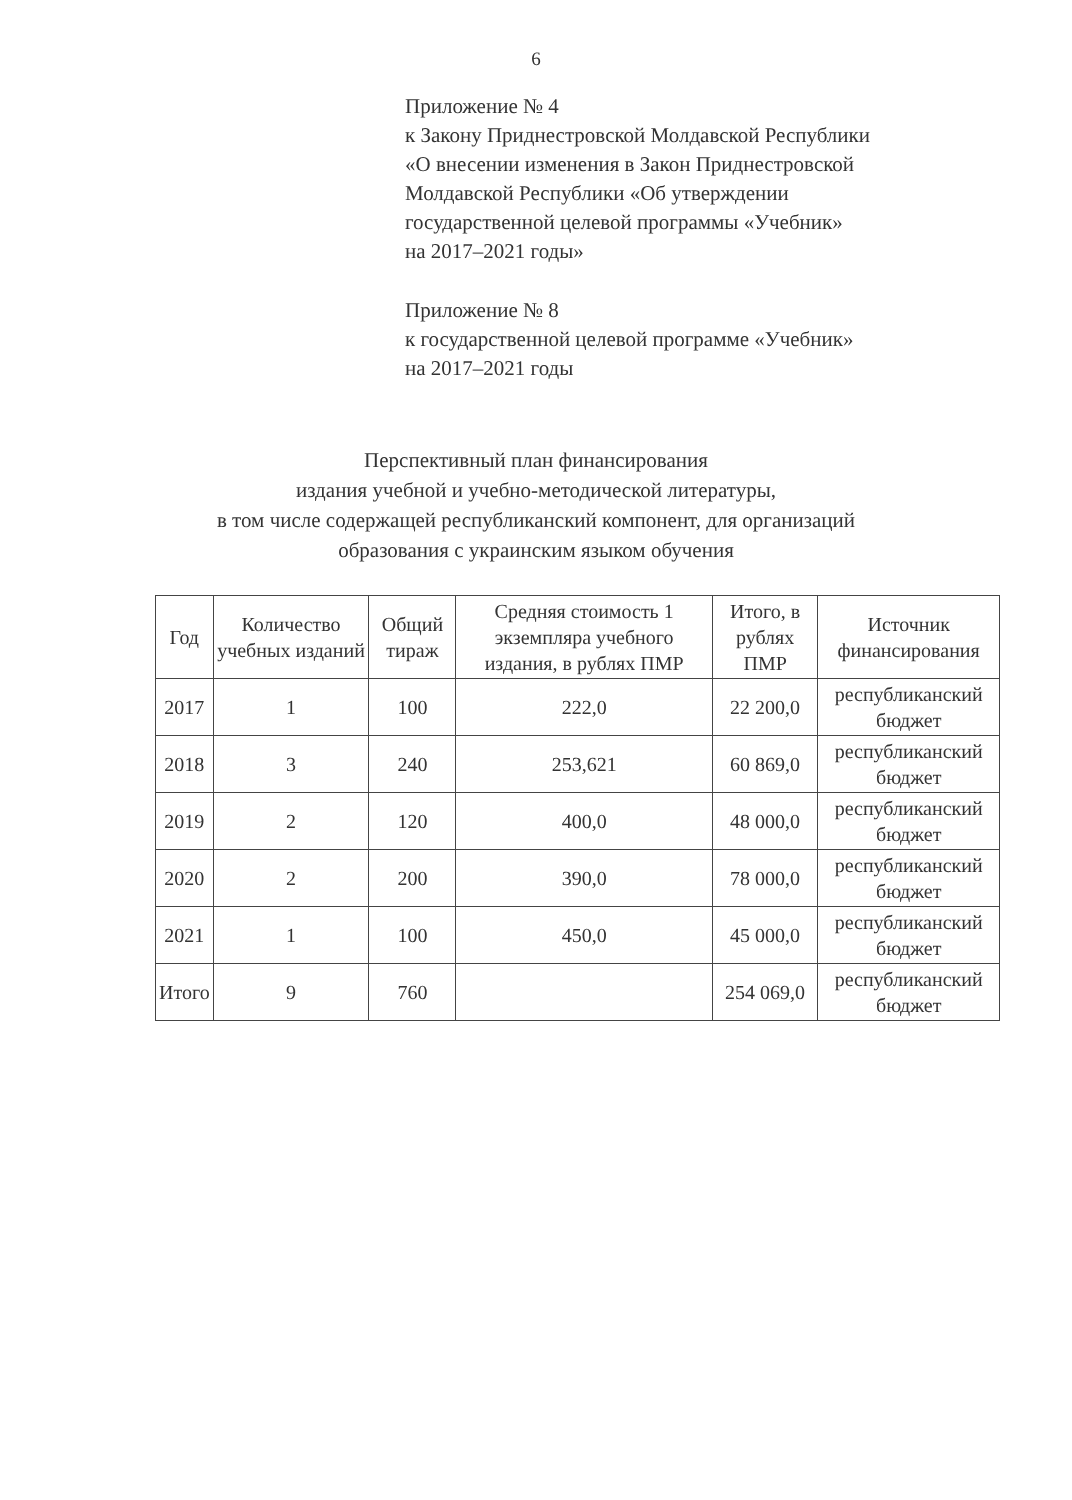6
Приложение № 4
к Закону Приднестровской Молдавской Республики
«О внесении изменения в Закон Приднестровской
Молдавской Республики «Об утверждении
государственной целевой программы «Учебник»
на 2017–2021 годы»
Приложение № 8
к государственной целевой программе «Учебник»
на 2017–2021 годы
Перспективный план финансирования
издания учебной и учебно-методической литературы,
в том числе содержащей республиканский компонент, для организаций
образования с украинским языком обучения
| Год | Количество учебных изданий | Общий тираж | Средняя стоимость 1 экземпляра учебного издания, в рублях ПМР | Итого, в рублях ПМР | Источник финансирования |
| --- | --- | --- | --- | --- | --- |
| 2017 | 1 | 100 | 222,0 | 22 200,0 | республиканский бюджет |
| 2018 | 3 | 240 | 253,621 | 60 869,0 | республиканский бюджет |
| 2019 | 2 | 120 | 400,0 | 48 000,0 | республиканский бюджет |
| 2020 | 2 | 200 | 390,0 | 78 000,0 | республиканский бюджет |
| 2021 | 1 | 100 | 450,0 | 45 000,0 | республиканский бюджет |
| Итого | 9 | 760 | | 254 069,0 | республиканский бюджет |